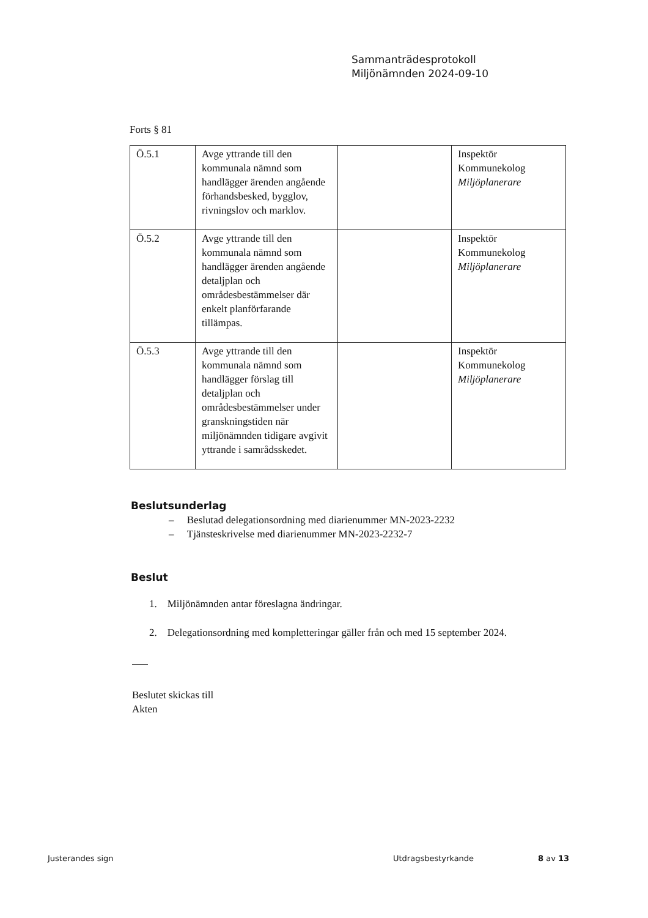Sammanträdesprotokoll
Miljönämnden 2024-09-10
Forts § 81
| Ö.5.1 | Avge yttrande till den kommunala nämnd som handlägger ärenden angående förhandsbesked, bygglov, rivningslov och marklov. | | Inspektör Kommunekolog Miljöplanerare |
| Ö.5.2 | Avge yttrande till den kommunala nämnd som handlägger ärenden angående detaljplan och områdesbestämmelser där enkelt planförfarande tillämpas. | | Inspektör Kommunekolog Miljöplanerare |
| Ö.5.3 | Avge yttrande till den kommunala nämnd som handlägger förslag till detaljplan och områdesbestämmelser under granskningstiden när miljönämnden tidigare avgivit yttrande i samrådsskedet. | | Inspektör Kommunekolog Miljöplanerare |
Beslutsunderlag
– Beslutad delegationsordning med diarienummer MN-2023-2232
– Tjänsteskrivelse med diarienummer MN-2023-2232-7
Beslut
1. Miljönämnden antar föreslagna ändringar.
2. Delegationsordning med kompletteringar gäller från och med 15 september 2024.
Beslutet skickas till
Akten
Justerandes sign Utdragsbestyrkande 8 av 13